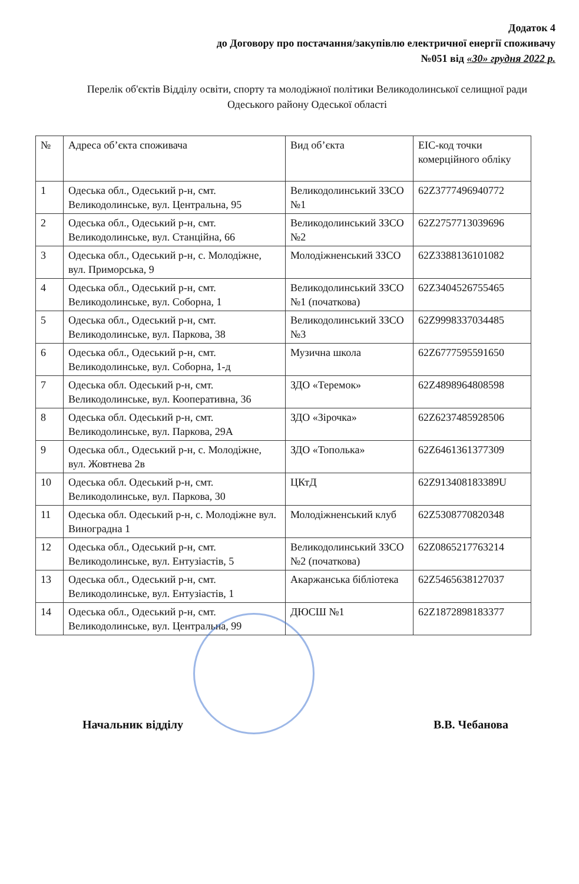Додаток 4
до Договору про постачання/закупівлю електричної енергії споживачу
№051 від «30» грудня 2022 р.
Перелік об'єктів Відділу освіти, спорту та молодіжної політики Великодолинської селищної ради Одеського району Одеської області
| № | Адреса об’єкта споживача | Вид об’єкта | EIC-код точки комерційного обліку |
| --- | --- | --- | --- |
| 1 | Одеська обл., Одеський р-н, смт. Великодолинське, вул. Центральна, 95 | Великодолинський ЗЗСО №1 | 62Z3777496940772 |
| 2 | Одеська обл., Одеський р-н, смт. Великодолинське, вул. Станційна, 66 | Великодолинський ЗЗСО №2 | 62Z2757713039696 |
| 3 | Одеська обл., Одеський р-н, с. Молодіжне, вул. Приморська, 9 | Молодіжненський ЗЗСО | 62Z3388136101082 |
| 4 | Одеська обл., Одеський р-н, смт. Великодолинське, вул. Соборна, 1 | Великодолинський ЗЗСО №1 (початкова) | 62Z3404526755465 |
| 5 | Одеська обл., Одеський р-н, смт. Великодолинське, вул. Паркова, 38 | Великодолинський ЗЗСО №3 | 62Z9998337034485 |
| 6 | Одеська обл., Одеський р-н, смт. Великодолинське, вул. Соборна, 1-д | Музична школа | 62Z6777595591650 |
| 7 | Одеська обл. Одеський р-н, смт. Великодолинське, вул. Кооперативна, 36 | ЗДО «Теремок» | 62Z4898964808598 |
| 8 | Одеська обл. Одеський р-н, смт. Великодолинське, вул. Паркова, 29А | ЗДО «Зірочка» | 62Z6237485928506 |
| 9 | Одеська обл., Одеський р-н, с. Молодіжне, вул. Жовтнева 2в | ЗДО «Тополька» | 62Z6461361377309 |
| 10 | Одеська обл. Одеський р-н, смт. Великодолинське, вул. Паркова, 30 | ЦКтД | 62Z913408183389U |
| 11 | Одеська обл. Одеський р-н, с. Молодіжне вул. Виноградна 1 | Молодіжненський клуб | 62Z5308770820348 |
| 12 | Одеська обл., Одеський р-н, смт. Великодолинське, вул. Ентузіастів, 5 | Великодолинський ЗЗСО №2 (початкова) | 62Z0865217763214 |
| 13 | Одеська обл., Одеський р-н, смт. Великодолинське, вул. Ентузіастів, 1 | Акаржанська бібліотека | 62Z5465638127037 |
| 14 | Одеська обл., Одеський р-н, смт. Великодолинське, вул. Центральна, 99 | ДЮСШ №1 | 62Z1872898183377 |
Начальник відділу В.В. Чебанова